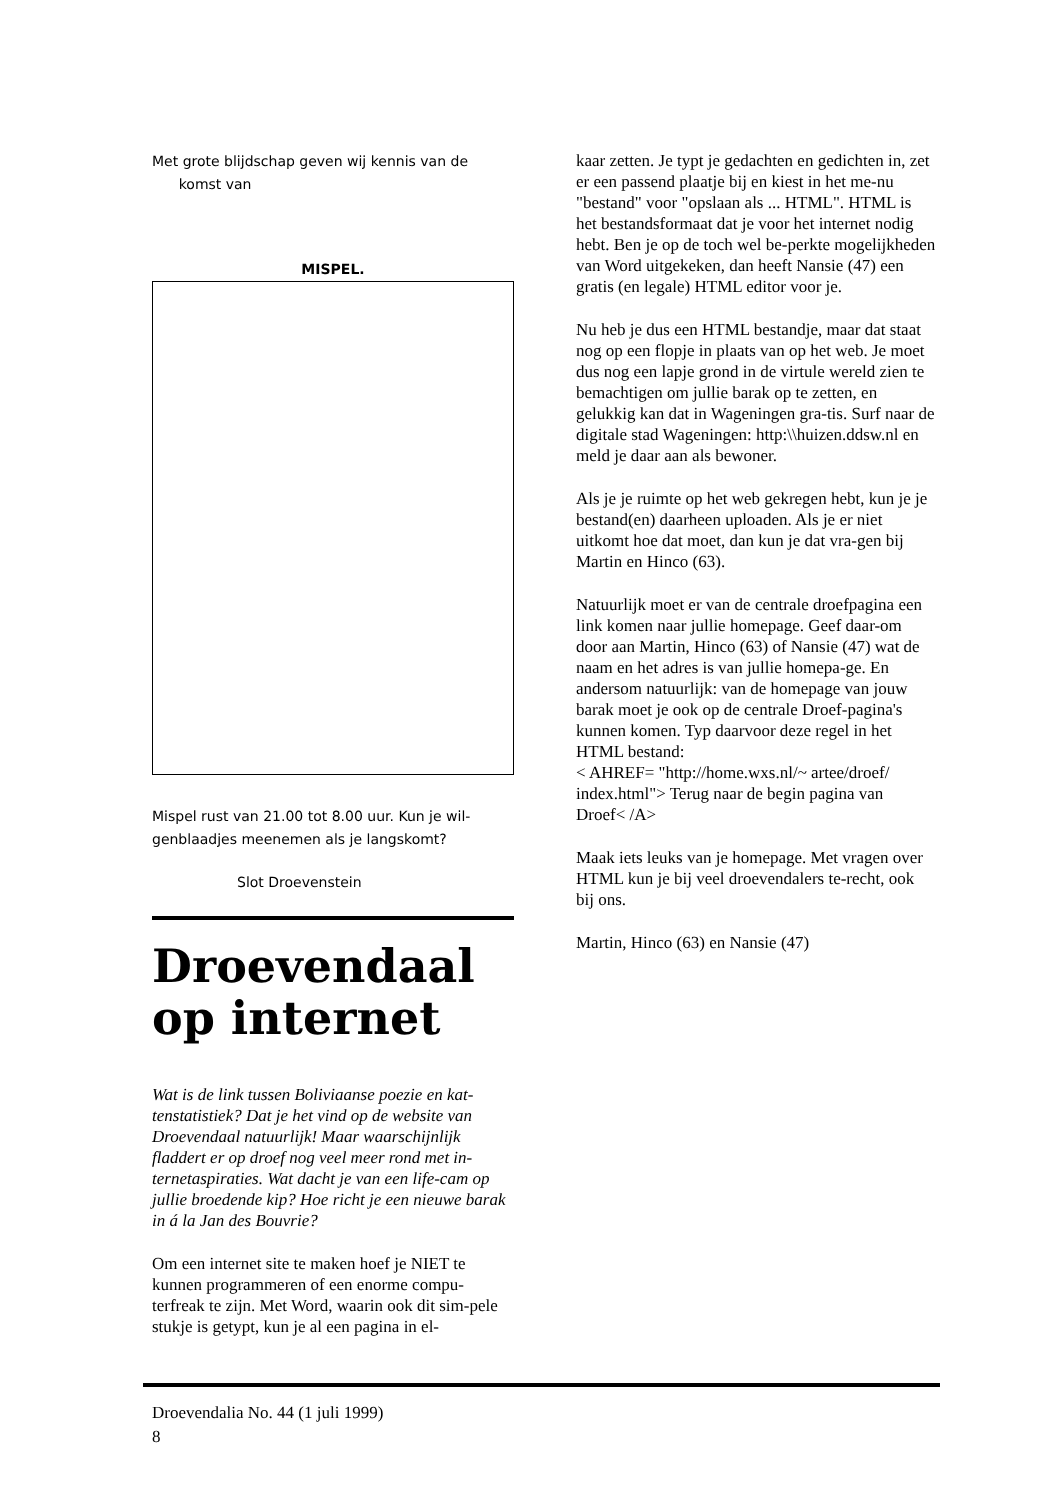Met grote blijdschap geven wij kennis van de
komst van
MISPEL.
Mispel rust van 21.00 tot 8.00 uur. Kun je wil-genblaadjes meenemen als je langskomt?
Slot Droevenstein
Droevendaal op internet
Wat is de link tussen Boliviaanse poezie en kat-tenstatistiek? Dat je het vind op de website van Droevendaal natuurlijk! Maar waarschijnlijk fladdert er op droef nog veel meer rond met in-ternetaspiraties. Wat dacht je van een life-cam op jullie broedende kip? Hoe richt je een nieuwe barak in á la Jan des Bouvrie?
Om een internet site te maken hoef je NIET te kunnen programmeren of een enorme compu-terfreak te zijn. Met Word, waarin ook dit sim-pele stukje is getypt, kun je al een pagina in el-
kaar zetten. Je typt je gedachten en gedichten in, zet er een passend plaatje bij en kiest in het me-nu "bestand" voor "opslaan als ... HTML". HTML is het bestandsformaat dat je voor het internet nodig hebt. Ben je op de toch wel be-perkte mogelijkheden van Word uitgekeken, dan heeft Nansie (47) een gratis (en legale) HTML editor voor je.
Nu heb je dus een HTML bestandje, maar dat staat nog op een flopje in plaats van op het web. Je moet dus nog een lapje grond in de virtule wereld zien te bemachtigen om jullie barak op te zetten, en gelukkig kan dat in Wageningen gra-tis. Surf naar de digitale stad Wageningen: http:\\huizen.ddsw.nl en meld je daar aan als bewoner.
Als je je ruimte op het web gekregen hebt, kun je je bestand(en) daarheen uploaden. Als je er niet uitkomt hoe dat moet, dan kun je dat vra-gen bij Martin en Hinco (63).
Natuurlijk moet er van de centrale droefpagina een link komen naar jullie homepage. Geef daar-om door aan Martin, Hinco (63) of Nansie (47) wat de naam en het adres is van jullie homepa-ge. En andersom natuurlijk: van de homepage van jouw barak moet je ook op de centrale Droef-pagina's kunnen komen. Typ daarvoor deze regel in het HTML bestand:
< AHREF= "http://home.wxs.nl/~ artee/droef/ index.html"> Terug naar de begin pagina van Droef< /A>
Maak iets leuks van je homepage. Met vragen over HTML kun je bij veel droevendalers te-recht, ook bij ons.
Martin, Hinco (63) en Nansie (47)
Droevendalia No. 44 (1 juli 1999)
8